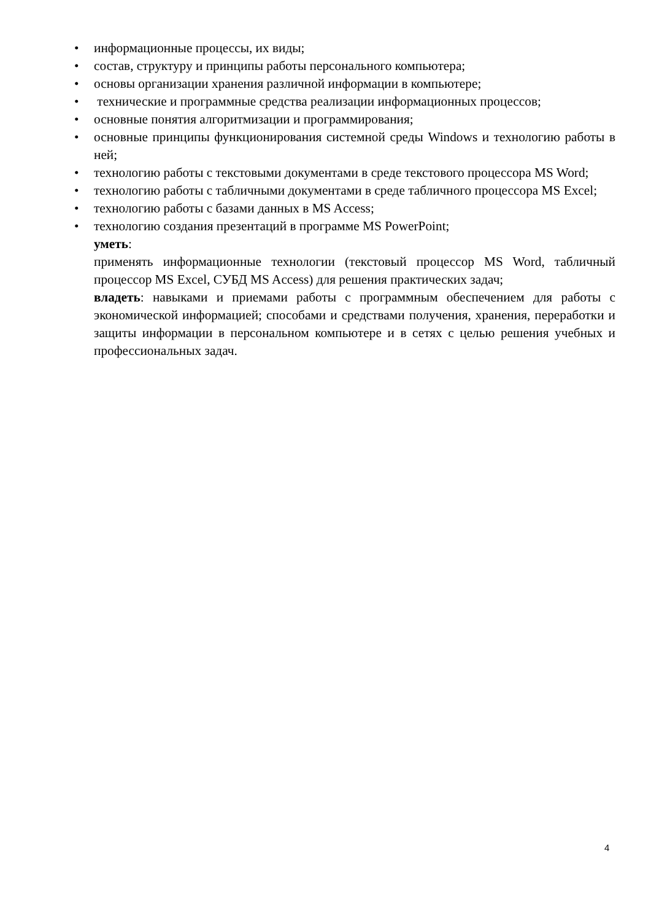• информационные процессы, их виды;
• состав, структуру и принципы работы персонального компьютера;
• основы организации хранения различной информации в компьютере;
• технические и программные средства реализации информационных процессов;
• основные понятия алгоритмизации и программирования;
• основные принципы функционирования системной среды Windows и технологию работы в ней;
• технологию работы с текстовыми документами в среде текстового процессора MS Word;
• технологию работы с табличными документами в среде табличного процессора MS Excel;
• технологию работы с базами данных в MS Access;
• технологию создания презентаций в программе MS PowerPoint;
уметь:
применять информационные технологии (текстовый процессор MS Word, табличный процессор MS Excel, СУБД MS Access) для решения практических задач;
владеть: навыками и приемами работы с программным обеспечением для работы с экономической информацией; способами и средствами получения, хранения, переработки и защиты информации в персональном компьютере и в сетях с целью решения учебных и профессиональных задач.
4